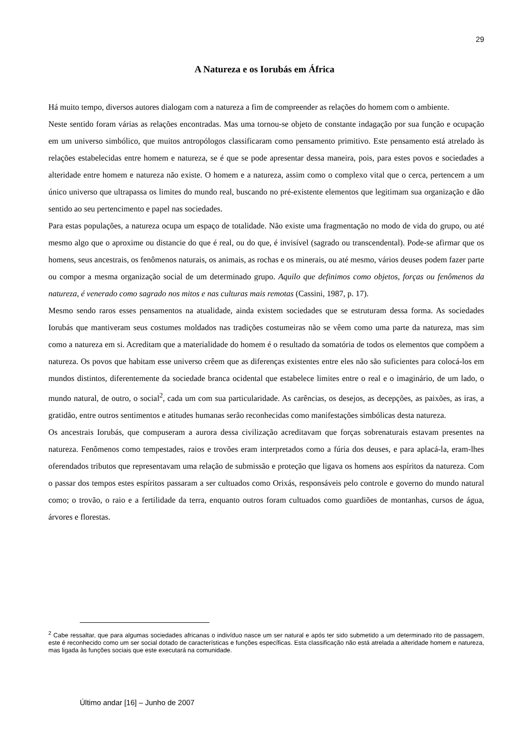29
A Natureza e os Iorubás em África
Há muito tempo, diversos autores dialogam com a natureza a fim de compreender as relações do homem com o ambiente.
Neste sentido foram várias as relações encontradas. Mas uma tornou-se objeto de constante indagação por sua função e ocupação em um universo simbólico, que muitos antropólogos classificaram como pensamento primitivo. Este pensamento está atrelado às relações estabelecidas entre homem e natureza, se é que se pode apresentar dessa maneira, pois, para estes povos e sociedades a alteridade entre homem e natureza não existe. O homem e a natureza, assim como o complexo vital que o cerca, pertencem a um único universo que ultrapassa os limites do mundo real, buscando no pré-existente elementos que legitimam sua organização e dão sentido ao seu pertencimento e papel nas sociedades.
Para estas populações, a natureza ocupa um espaço de totalidade. Não existe uma fragmentação no modo de vida do grupo, ou até mesmo algo que o aproxime ou distancie do que é real, ou do que, é invisível (sagrado ou transcendental). Pode-se afirmar que os homens, seus ancestrais, os fenômenos naturais, os animais, as rochas e os minerais, ou até mesmo, vários deuses podem fazer parte ou compor a mesma organização social de um determinado grupo. Aquilo que definimos como objetos, forças ou fenômenos da natureza, é venerado como sagrado nos mitos e nas culturas mais remotas (Cassini, 1987, p. 17).
Mesmo sendo raros esses pensamentos na atualidade, ainda existem sociedades que se estruturam dessa forma. As sociedades Iorubás que mantiveram seus costumes moldados nas tradições costumeiras não se vêem como uma parte da natureza, mas sim como a natureza em si. Acreditam que a materialidade do homem é o resultado da somatória de todos os elementos que compõem a natureza. Os povos que habitam esse universo crêem que as diferenças existentes entre eles não são suficientes para colocá-los em mundos distintos, diferentemente da sociedade branca ocidental que estabelece limites entre o real e o imaginário, de um lado, o mundo natural, de outro, o social<sup>2</sup>, cada um com sua particularidade. As carências, os desejos, as decepções, as paixões, as iras, a gratidão, entre outros sentimentos e atitudes humanas serão reconhecidas como manifestações simbólicas desta natureza.
Os ancestrais Iorubás, que compuseram a aurora dessa civilização acreditavam que forças sobrenaturais estavam presentes na natureza. Fenômenos como tempestades, raios e trovões eram interpretados como a fúria dos deuses, e para aplacá-la, eram-lhes oferendados tributos que representavam uma relação de submissão e proteção que ligava os homens aos espíritos da natureza. Com o passar dos tempos estes espíritos passaram a ser cultuados como Orixás, responsáveis pelo controle e governo do mundo natural como; o trovão, o raio e a fertilidade da terra, enquanto outros foram cultuados como guardiões de montanhas, cursos de água, árvores e florestas.
<sup>2</sup> Cabe ressaltar, que para algumas sociedades africanas o indivíduo nasce um ser natural e após ter sido submetido a um determinado rito de passagem, este é reconhecido como um ser social dotado de características e funções específicas. Esta classificação não está atrelada a alteridade homem e natureza, mas ligada às funções sociais que este executará na comunidade.
Último andar [16] – Junho de 2007